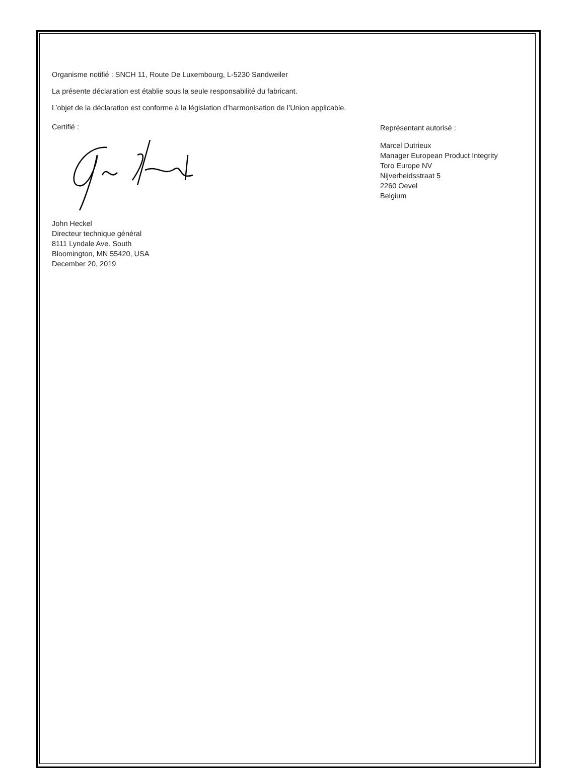Organisme notifié : SNCH 11, Route De Luxembourg, L-5230 Sandweiler
La présente déclaration est établie sous la seule responsabilité du fabricant.
L’objet de la déclaration est conforme à la législation d’harmonisation de l’Union applicable.
Certifié :
John Heckel
Directeur technique général
8111 Lyndale Ave. South
Bloomington, MN 55420, USA
December 20, 2019
Représentant autorisé :
Marcel Dutrieux
Manager European Product Integrity
Toro Europe NV
Nijverheidsstraat 5
2260 Oevel
Belgium